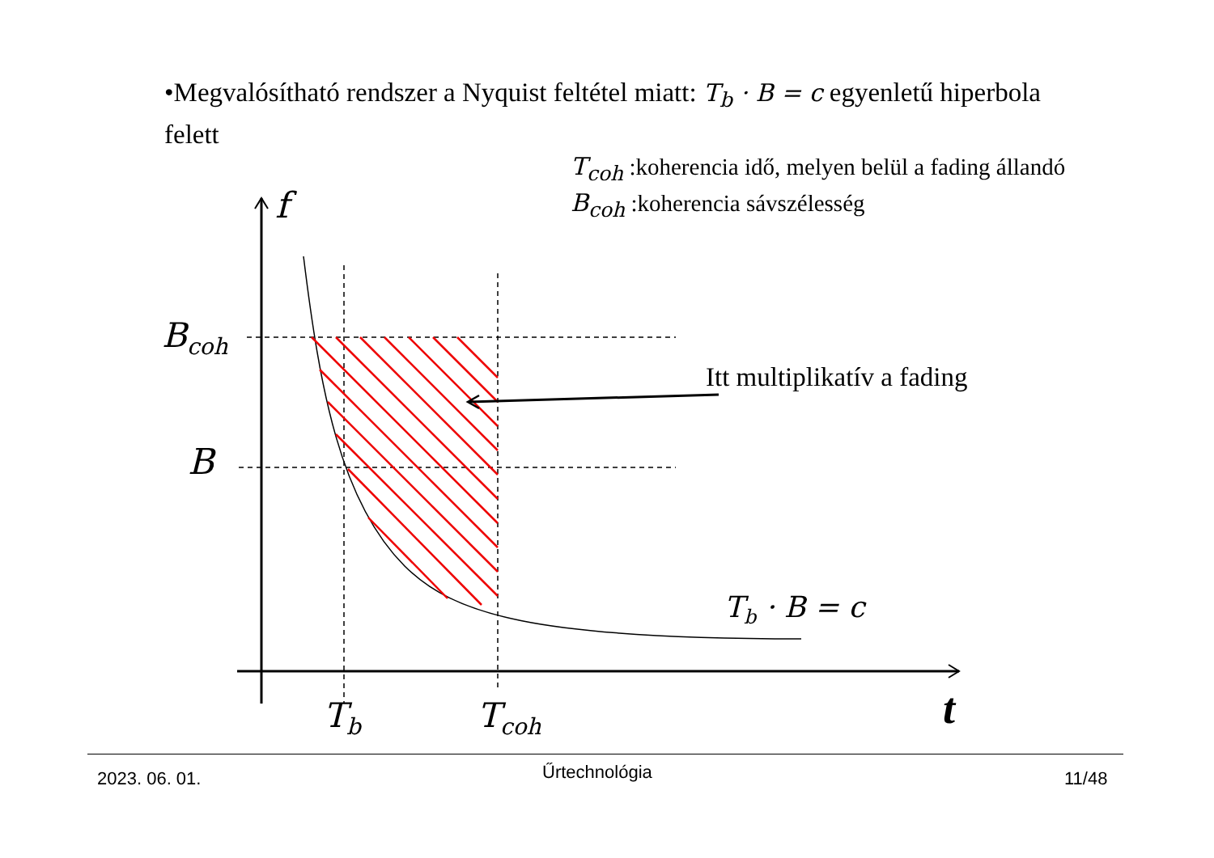•Megvalósítható rendszer a Nyquist feltétel miatt: T<sub>b</sub> · B = c egyenletű hiperbola felett
T<sub>coh</sub> :koherencia idő, melyen belül a fading állandó
B<sub>coh</sub> :koherencia sávszélesség
f
B<sub>coh</sub>
B
T<sub>b</sub> T<sub>coh</sub> t
Itt multiplikatív a fading
T<sub>b</sub> · B = c
2023. 06. 01. Űrtechnológia 11/48